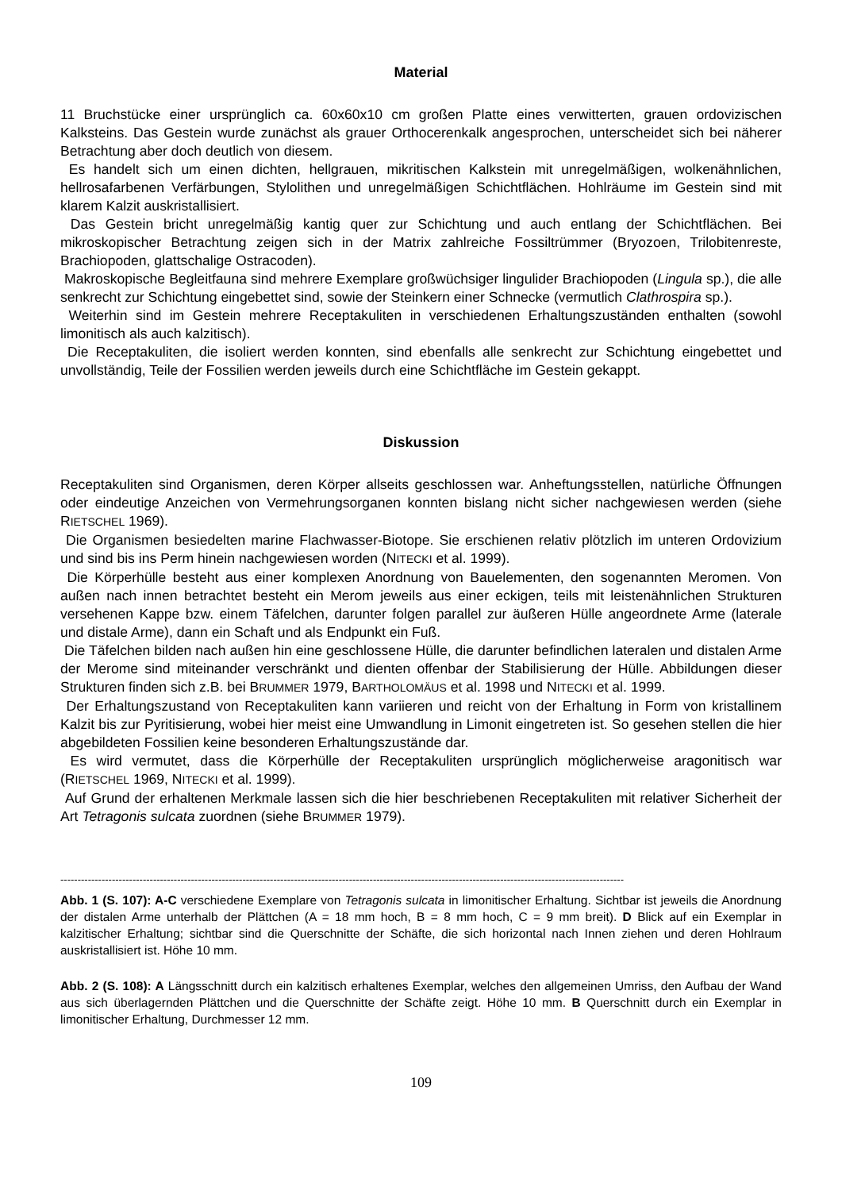Material
11 Bruchstücke einer ursprünglich ca. 60x60x10 cm großen Platte eines verwitterten, grauen ordovizischen Kalksteins. Das Gestein wurde zunächst als grauer Orthocerenkalk angesprochen, unterscheidet sich bei näherer Betrachtung aber doch deutlich von diesem.
Es handelt sich um einen dichten, hellgrauen, mikritischen Kalkstein mit unregelmäßigen, wolkenähnlichen, hellrosafarbenen Verfärbungen, Stylolithen und unregelmäßigen Schichtflächen. Hohlräume im Gestein sind mit klarem Kalzit auskristallisiert.
Das Gestein bricht unregelmäßig kantig quer zur Schichtung und auch entlang der Schichtflächen. Bei mikroskopischer Betrachtung zeigen sich in der Matrix zahlreiche Fossiltrümmer (Bryozoen, Trilobitenreste, Brachiopoden, glattschalige Ostracoden).
Makroskopische Begleitfauna sind mehrere Exemplare großwüchsiger lingulider Brachiopoden (Lingula sp.), die alle senkrecht zur Schichtung eingebettet sind, sowie der Steinkern einer Schnecke (vermutlich Clathrospira sp.).
Weiterhin sind im Gestein mehrere Receptakuliten in verschiedenen Erhaltungszuständen enthalten (sowohl limonitisch als auch kalzitisch).
Die Receptakuliten, die isoliert werden konnten, sind ebenfalls alle senkrecht zur Schichtung eingebettet und unvollständig, Teile der Fossilien werden jeweils durch eine Schichtfläche im Gestein gekappt.
Diskussion
Receptakuliten sind Organismen, deren Körper allseits geschlossen war. Anheftungsstellen, natürliche Öffnungen oder eindeutige Anzeichen von Vermehrungsorganen konnten bislang nicht sicher nachgewiesen werden (siehe RIETSCHEL 1969).
Die Organismen besiedelten marine Flachwasser-Biotope. Sie erschienen relativ plötzlich im unteren Ordovizium und sind bis ins Perm hinein nachgewiesen worden (NITECKI et al. 1999).
Die Körperhülle besteht aus einer komplexen Anordnung von Bauelementen, den sogenannten Meromen. Von außen nach innen betrachtet besteht ein Merom jeweils aus einer eckigen, teils mit leistenähnlichen Strukturen versehenen Kappe bzw. einem Täfelchen, darunter folgen parallel zur äußeren Hülle angeordnete Arme (laterale und distale Arme), dann ein Schaft und als Endpunkt ein Fuß.
Die Täfelchen bilden nach außen hin eine geschlossene Hülle, die darunter befindlichen lateralen und distalen Arme der Merome sind miteinander verschränkt und dienten offenbar der Stabilisierung der Hülle. Abbildungen dieser Strukturen finden sich z.B. bei BRUMMER 1979, BARTHOLOMÄUS et al. 1998 und NITECKI et al. 1999.
Der Erhaltungszustand von Receptakuliten kann variieren und reicht von der Erhaltung in Form von kristallinem Kalzit bis zur Pyritisierung, wobei hier meist eine Umwandlung in Limonit eingetreten ist. So gesehen stellen die hier abgebildeten Fossilien keine besonderen Erhaltungszustände dar.
Es wird vermutet, dass die Körperhülle der Receptakuliten ursprünglich möglicherweise aragonitisch war (RIETSCHEL 1969, NITECKI et al. 1999).
Auf Grund der erhaltenen Merkmale lassen sich die hier beschriebenen Receptakuliten mit relativer Sicherheit der Art Tetragonis sulcata zuordnen (siehe BRUMMER 1979).
--------------------------------------------------------------------------------------------------------------------------------------------------------------------
Abb. 1 (S. 107): A-C verschiedene Exemplare von Tetragonis sulcata in limonitischer Erhaltung. Sichtbar ist jeweils die Anordnung der distalen Arme unterhalb der Plättchen (A = 18 mm hoch, B = 8 mm hoch, C = 9 mm breit). D Blick auf ein Exemplar in kalzitischer Erhaltung; sichtbar sind die Querschnitte der Schäfte, die sich horizontal nach Innen ziehen und deren Hohlraum auskristallisiert ist. Höhe 10 mm.
Abb. 2 (S. 108): A Längsschnitt durch ein kalzitisch erhaltenes Exemplar, welches den allgemeinen Umriss, den Aufbau der Wand aus sich überlagernden Plättchen und die Querschnitte der Schäfte zeigt. Höhe 10 mm. B Querschnitt durch ein Exemplar in limonitischer Erhaltung, Durchmesser 12 mm.
109